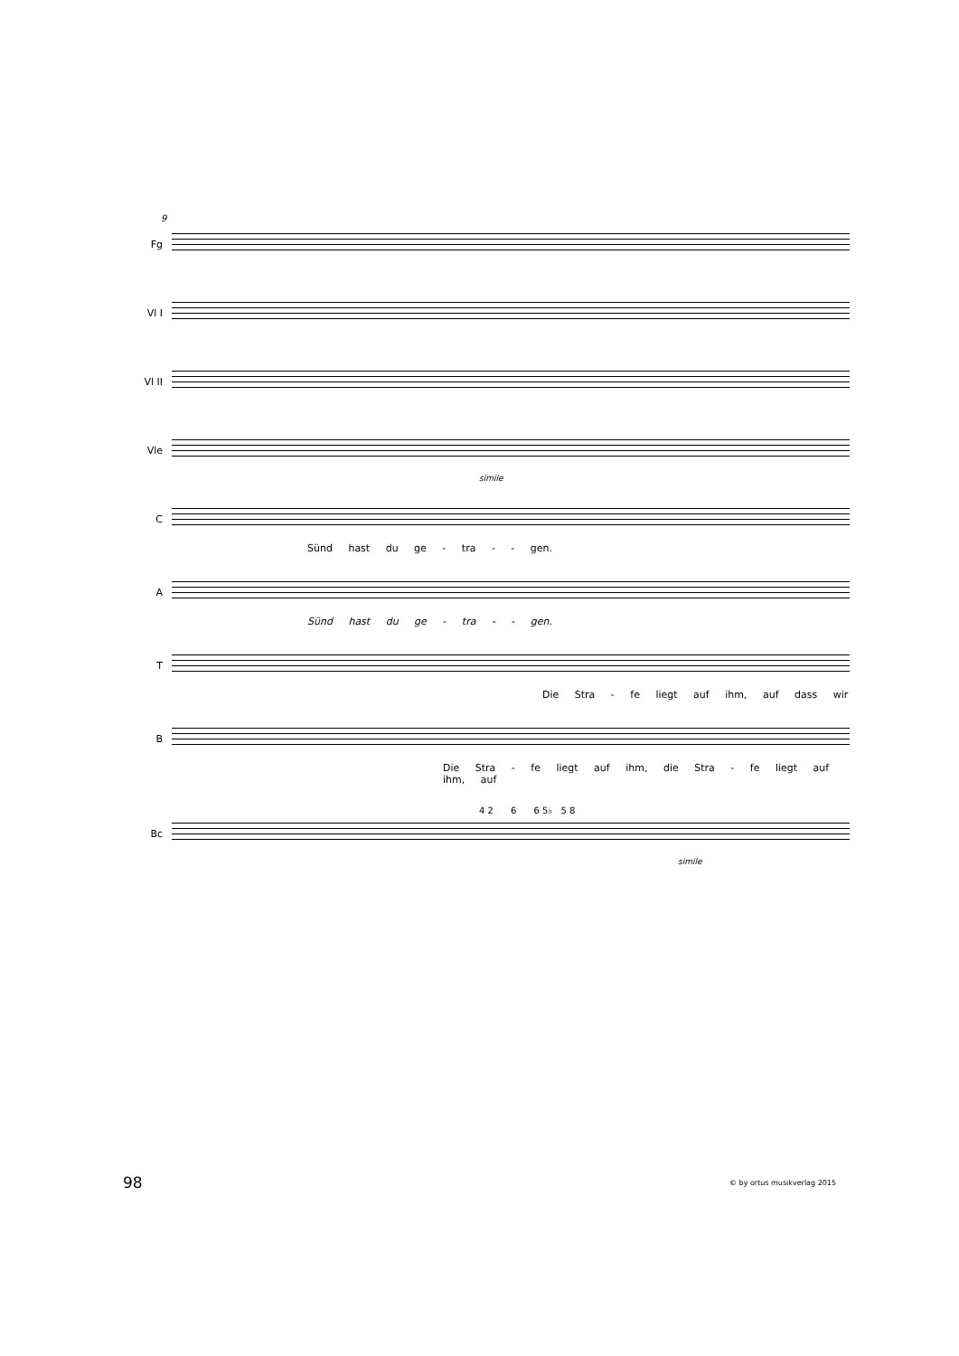9
Fg
Vl I
Vl II
Vle
simile
C
Sünd hast du ge - tra - - gen.
A
Sünd hast du ge - tra - - gen.
T
Die Stra - fe liegt auf ihm, auf dass wir
B
Die Stra - fe liegt auf ihm, die Stra - fe liegt auf ihm, auf
4 2 6 6 5♭ 5 8
Bc
simile
98 © by ortus musikverlag 2015